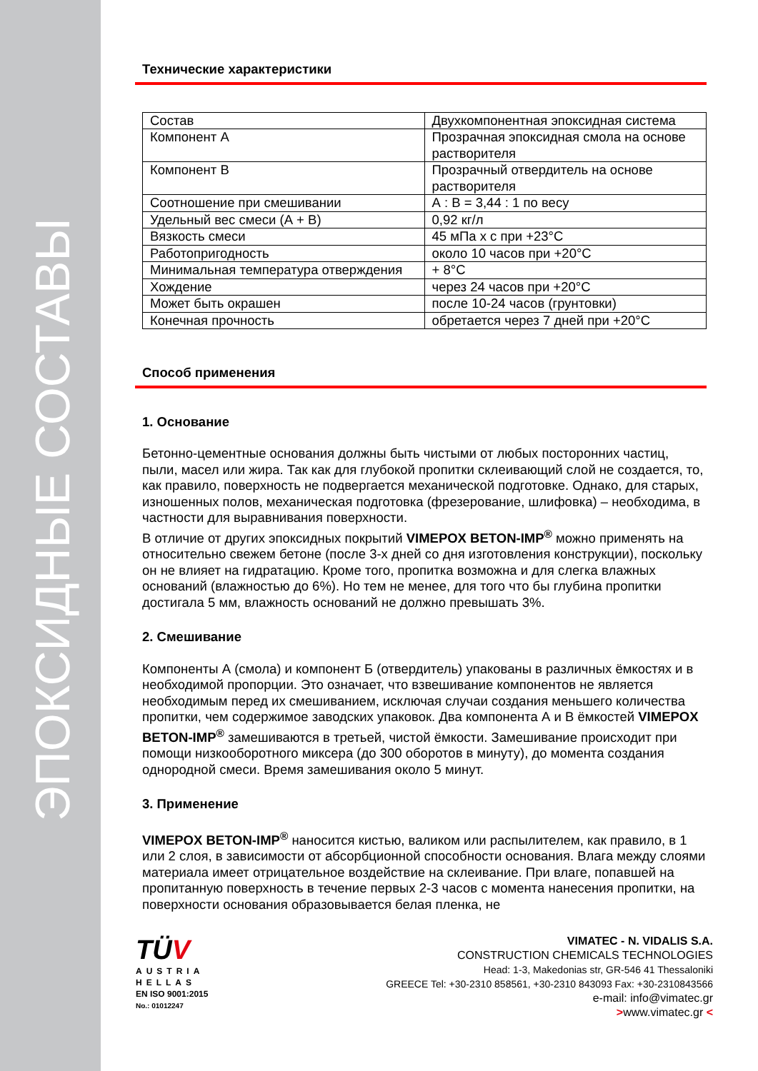ЭПОКСИДНЫЕ СОСТАВЫ
Технические характеристики
| Состав | Двухкомпонентная эпоксидная система |
| Компонент А | Прозрачная эпоксидная смола на основе растворителя |
| Компонент В | Прозрачный отвердитель на основе растворителя |
| Соотношение при смешивании | А : В = 3,44 : 1 по весу |
| Удельный вес смеси (А + В) | 0,92 кг/л |
| Вязкость смеси | 45 мПа х с при +23°С |
| Работопригодность | около 10 часов при +20°С |
| Минимальная температура отверждения | + 8°С |
| Хождение | через 24 часов при +20°С |
| Может быть окрашен | после 10-24 часов (грунтовки) |
| Конечная прочность | обретается через 7 дней при +20°С |
Способ применения
1. Основание
Бетонно-цементные основания должны быть чистыми от любых посторонних частиц, пыли, масел или жира. Так как для глубокой пропитки склеивающий слой не создается, то, как правило, поверхность не подвергается механической подготовке. Однако, для старых, изношенных полов, механическая подготовка (фрезерование, шлифовка) – необходима, в частности для выравнивания поверхности.
В отличие от других эпоксидных покрытий VIMEPOX BETON-IMP<sup>®</sup> можно применять на относительно свежем бетоне (после 3-х дней со дня изготовления конструкции), поскольку он не влияет на гидратацию. Кроме того, пропитка возможна и для слегка влажных оснований (влажностью до 6%). Но тем не менее, для того что бы глубина пропитки достигала 5 мм, влажность оснований не должно превышать 3%.
2. Смешивание
Компоненты А (смола) и компонент Б (отвердитель) упакованы в различных ёмкостях и в необходимой пропорции. Это означает, что взвешивание компонентов не является необходимым перед их смешиванием, исключая случаи создания меньшего количества пропитки, чем содержимое заводских упаковок. Два компонента А и В ёмкостей VIMEPOX BETON-IMP<sup>®</sup> замешиваются в третьей, чистой ёмкости. Замешивание происходит при помощи низкооборотного миксера (до 300 оборотов в минуту), до момента создания однородной смеси. Время замешивания около 5 минут.
3. Применение
VIMEPOX BETON-IMP<sup>®</sup> наносится кистью, валиком или распылителем, как правило, в 1 или 2 слоя, в зависимости от абсорбционной способности основания. Влага между слоями материала имеет отрицательное воздействие на склеивание. При влаге, попавшей на пропитанную поверхность в течение первых 2-3 часов с момента нанесения пропитки, на поверхности основания образовывается белая пленка, не
TÜV
AUSTRIA
HELLAS
EN ISO 9001:2015
No.: 01012247
VIMATEC - N. VIDALIS S.A.
CONSTRUCTION CHEMICALS TECHNOLOGIES
Head: 1-3, Makedonias str, GR-546 41 Thessaloniki
GREECE Tel: +30-2310 858561, +30-2310 843093 Fax: +30-2310843566
e-mail: info@vimatec.gr
>www.vimatec.gr <